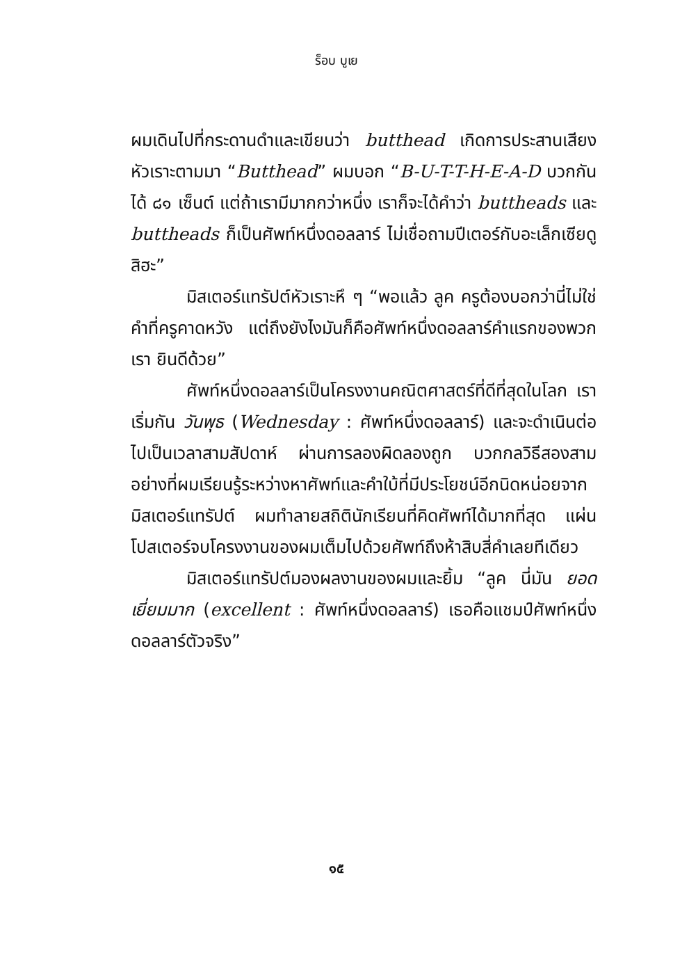ร็อบ บูเย
ผมเดินไปที่กระดานดำและเขียนว่า butthead เกิดการประสานเสียงหัวเราะตามมา “Butthead” ผมบอก “B-U-T-T-H-E-A-D บวกกันได้ ๘๑ เซ็นต์ แต่ถ้าเรามีมากกว่าหนึ่ง เราก็จะได้คำว่า buttheads และ buttheads ก็เป็นศัพท์หนึ่งดอลลาร์ ไม่เชื่อถามปีเตอร์กับอะเล็กเซียดูสิฮะ”
มิสเตอร์แทรัปต์หัวเราะหึ ๆ “พอแล้ว ลูค ครูต้องบอกว่านี่ไม่ใช่คำที่ครูคาดหวัง แต่ถึงยังไงมันก็คือศัพท์หนึ่งดอลลาร์คำแรกของพวกเรา ยินดีด้วย”
ศัพท์หนึ่งดอลลาร์เป็นโครงงานคณิตศาสตร์ที่ดีที่สุดในโลก เราเริ่มกัน วันพุธ (Wednesday : ศัพท์หนึ่งดอลลาร์) และจะดำเนินต่อไปเป็นเวลาสามสัปดาห์ ผ่านการลองผิดลองถูก บวกกลวิธีสองสามอย่างที่ผมเรียนรู้ระหว่างหาศัพท์และคำใบ้ที่มีประโยชน์อีกนิดหน่อยจากมิสเตอร์แทรัปต์ ผมทำลายสถิตินักเรียนที่คิดศัพท์ได้มากที่สุด แผ่นโปสเตอร์จบโครงงานของผมเต็มไปด้วยศัพท์ถึงห้าสิบสี่คำเลยทีเดียว
มิสเตอร์แทรัปต์มองผลงานของผมและยิ้ม “ลูค นี่มัน ยอดเยี่ยมมาก (excellent : ศัพท์หนึ่งดอลลาร์) เธอคือแชมป์ศัพท์หนึ่งดอลลาร์ตัวจริง”
๑๕